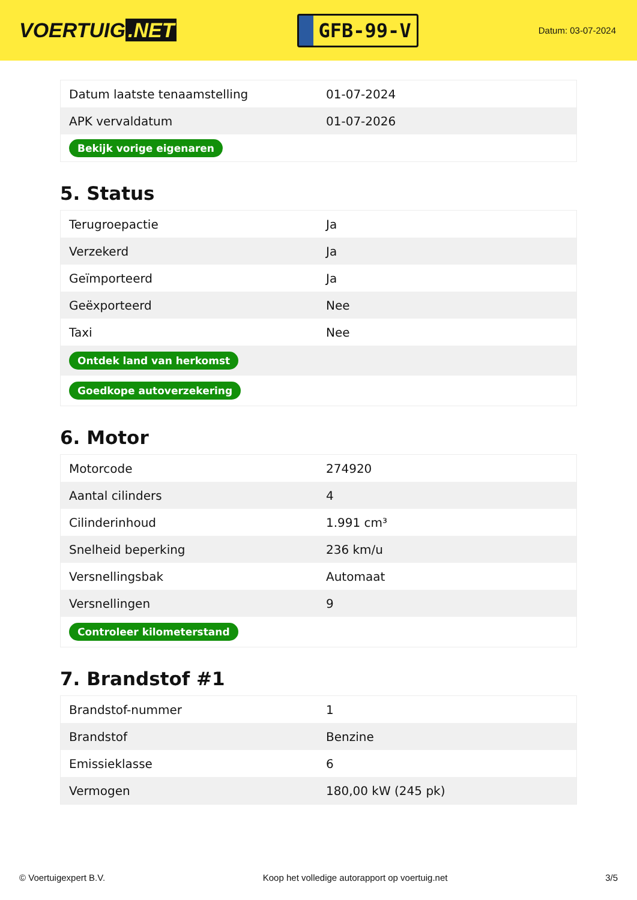VOERTUIG.NET
GFB-99-V
Datum: 03-07-2024
| Datum laatste tenaamstelling | 01-07-2024 |
| APK vervaldatum | 01-07-2026 |
| Bekijk vorige eigenaren | |
5. Status
| Terugroepactie | Ja |
| Verzekerd | Ja |
| Geïmporteerd | Ja |
| Geëxporteerd | Nee |
| Taxi | Nee |
| Ontdek land van herkomst | |
| Goedkope autoverzekering | |
6. Motor
| Motorcode | 274920 |
| Aantal cilinders | 4 |
| Cilinderinhoud | 1.991 cm³ |
| Snelheid beperking | 236 km/u |
| Versnellingsbak | Automaat |
| Versnellingen | 9 |
| Controleer kilometerstand | |
7. Brandstof #1
| Brandstof-nummer | 1 |
| Brandstof | Benzine |
| Emissieklasse | 6 |
| Vermogen | 180,00 kW (245 pk) |
© Voertuigexpert B.V. Koop het volledige autorapport op voertuig.net 3/5